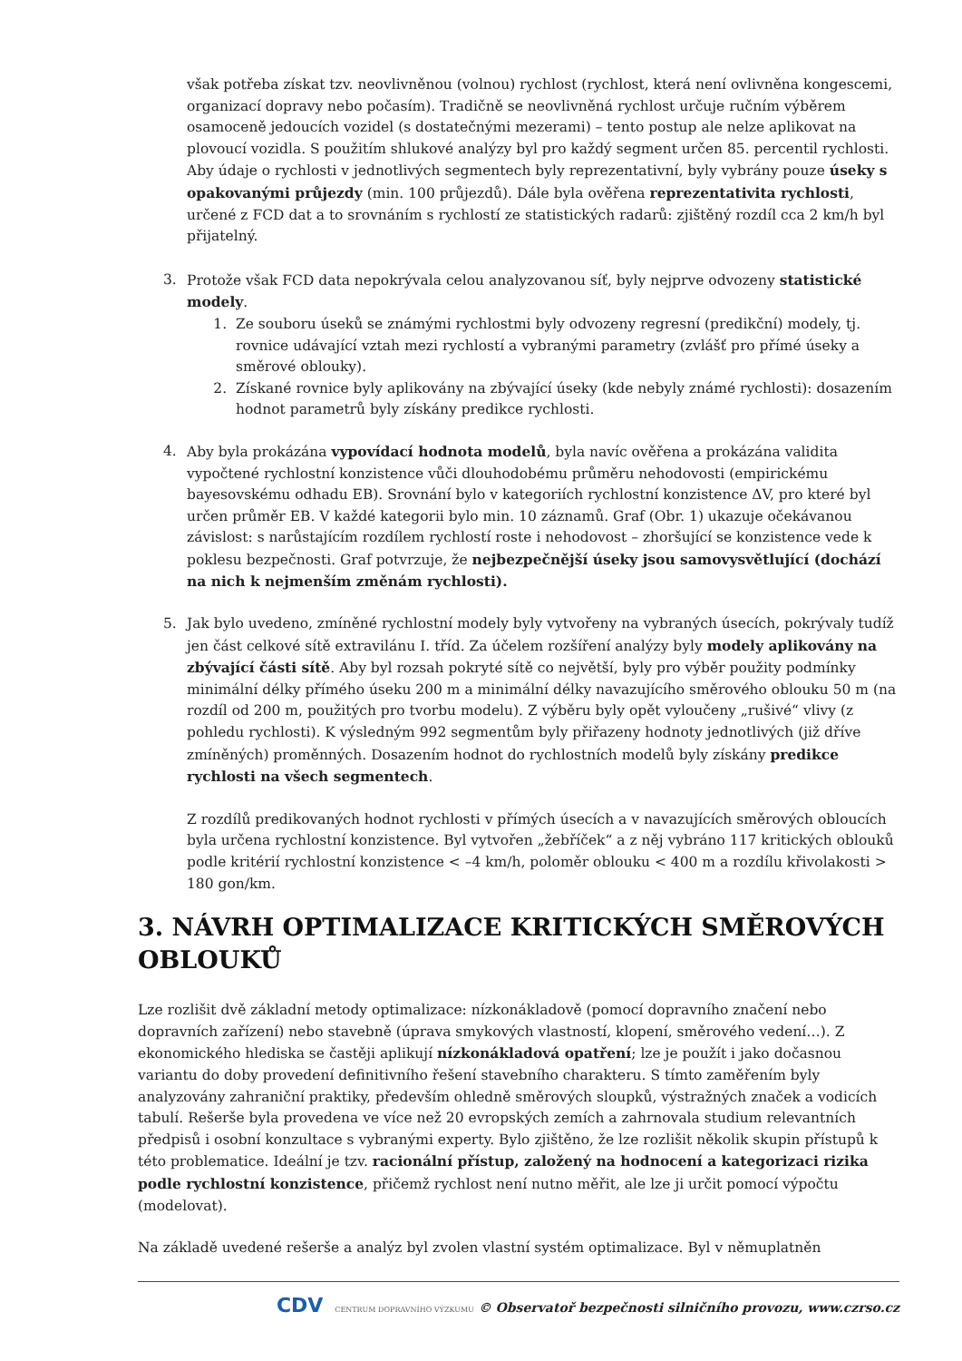však potřeba získat tzv. neovlivněnou (volnou) rychlost (rychlost, která není ovlivněna kongescemi, organizací dopravy nebo počasím). Tradičně se neovlivněná rychlost určuje ručním výběrem osamoceně jedoucích vozidel (s dostatečnými mezerami) – tento postup ale nelze aplikovat na plovoucí vozidla. S použitím shlukové analýzy byl pro každý segment určen 85. percentil rychlosti.
Aby údaje o rychlosti v jednotlivých segmentech byly reprezentativní, byly vybrány pouze úseky s opakovanými průjezdy (min. 100 průjezdů). Dále byla ověřena reprezentativita rychlosti, určené z FCD dat a to srovnáním s rychlostí ze statistických radarů: zjištěný rozdíl cca 2 km/h byl přijatelný.
3. Protože však FCD data nepokrývala celou analyzovanou síť, byly nejprve odvozeny statistické modely.
1. Ze souboru úseků se známými rychlostmi byly odvozeny regresní (predikční) modely, tj. rovnice udávající vztah mezi rychlostí a vybranými parametry (zvlášť pro přímé úseky a směrové oblouky).
2. Získané rovnice byly aplikovány na zbývající úseky (kde nebyly známé rychlosti): dosazením hodnot parametrů byly získány predikce rychlosti.
4. Aby byla prokázána vypovídací hodnota modelů, byla navíc ověřena a prokázána validita vypočtené rychlostní konzistence vůči dlouhodobému průměru nehodovosti (empirickému bayesovskému odhadu EB). Srovnání bylo v kategoriích rychlostní konzistence ΔV, pro které byl určen průměr EB. V každé kategorii bylo min. 10 záznamů. Graf (Obr. 1) ukazuje očekávanou závislost: s narůstajícím rozdílem rychlostí roste i nehodovost – zhoršující se konzistence vede k poklesu bezpečnosti. Graf potvrzuje, že nejbezpečnější úseky jsou samovysvětlující (dochází na nich k nejmenším změnám rychlosti).
5. Jak bylo uvedeno, zmíněné rychlostní modely byly vytvořeny na vybraných úsecích, pokrývaly tudíž jen část celkové sítě extravilánu I. tříd. Za účelem rozšíření analýzy byly modely aplikovány na zbývající části sítě. Aby byl rozsah pokryté sítě co největší, byly pro výběr použity podmínky minimální délky přímého úseku 200 m a minimální délky navazujícího směrového oblouku 50 m (na rozdíl od 200 m, použitých pro tvorbu modelu). Z výběru byly opět vyloučeny „rušivé“ vlivy (z pohledu rychlosti). K výsledným 992 segmentům byly přiřazeny hodnoty jednotlivých (již dříve zmíněných) proměnných. Dosazením hodnot do rychlostních modelů byly získány predikce rychlosti na všech segmentech.
Z rozdílů predikovaných hodnot rychlosti v přímých úsecích a v navazujících směrových obloucích byla určena rychlostní konzistence. Byl vytvořen „žebříček“ a z něj vybráno 117 kritických oblouků podle kritérií rychlostní konzistence < –4 km/h, poloměr oblouku < 400 m a rozdílu křivolakosti > 180 gon/km.
3. NÁVRH OPTIMALIZACE KRITICKÝCH SMĚROVÝCH OBLOUKŮ
Lze rozlišit dvě základní metody optimalizace: nízkonákladově (pomocí dopravního značení nebo dopravních zařízení) nebo stavebně (úprava smykových vlastností, klopení, směrového vedení…). Z ekonomického hlediska se častěji aplikují nízkonákladová opatření; lze je použít i jako dočasnou variantu do doby provedení definitivního řešení stavebního charakteru. S tímto zaměřením byly analyzovány zahraniční praktiky, především ohledně směrových sloupků, výstražných značek a vodicích tabulí. Rešerše byla provedena ve více než 20 evropských zemích a zahrnovala studium relevantních předpisů i osobní konzultace s vybranými experty. Bylo zjištěno, že lze rozlišit několik skupin přístupů k této problematice. Ideální je tzv. racionální přístup, založený na hodnocení a kategorizaci rizika podle rychlostní konzistence, přičemž rychlost není nutno měřit, ale lze ji určit pomocí výpočtu (modelovat).
Na základě uvedené rešerše a analýz byl zvolen vlastní systém optimalizace. Byl v němuplatněn
CDV CENTRUM DOPRAVNÍHO VÝZKUMU © Observatoř bezpečnosti silničního provozu, www.czrso.cz